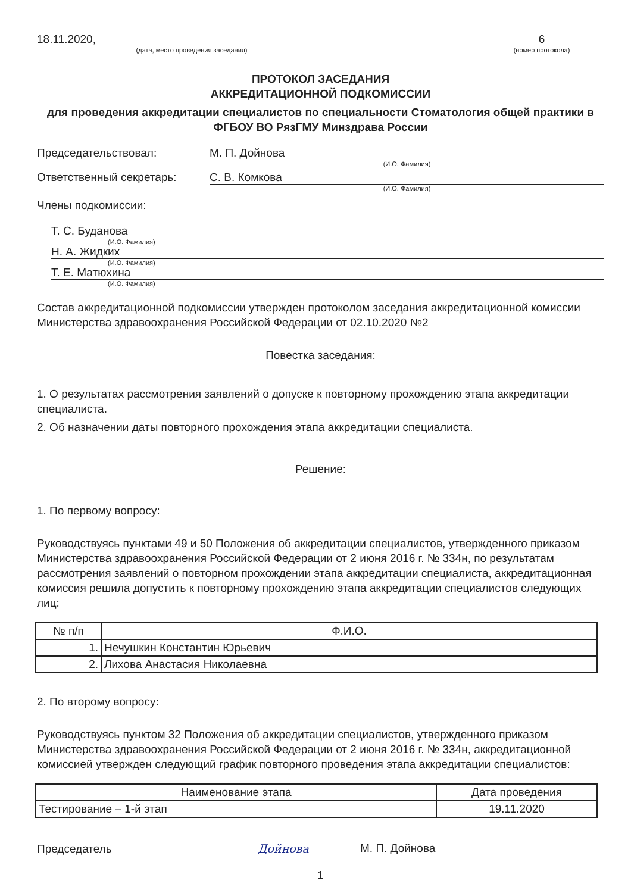18.11.2020,
(дата, место проведения заседания)
6
(номер протокола)
ПРОТОКОЛ ЗАСЕДАНИЯ
АККРЕДИТАЦИОННОЙ ПОДКОМИССИИ
для проведения аккредитации специалистов по специальности Стоматология общей практики в ФГБОУ ВО РязГМУ Минздрава России
Председательствовал: М. П. Дойнова
(И.О. Фамилия)
Ответственный секретарь: С. В. Комкова
(И.О. Фамилия)
Члены подкомиссии:
Т. С. Буданова
(И.О. Фамилия)
Н. А. Жидких
(И.О. Фамилия)
Т. Е. Матюхина
(И.О. Фамилия)
Состав аккредитационной подкомиссии утвержден протоколом заседания аккредитационной комиссии Министерства здравоохранения Российской Федерации от 02.10.2020 №2
Повестка заседания:
1. О результатах рассмотрения заявлений о допуске к повторному прохождению этапа аккредитации специалиста.
2. Об назначении даты повторного прохождения этапа аккредитации специалиста.
Решение:
1. По первому вопросу:
Руководствуясь пунктами 49 и 50 Положения об аккредитации специалистов, утвержденного приказом Министерства здравоохранения Российской Федерации от 2 июня 2016 г. № 334н, по результатам рассмотрения заявлений о повторном прохождении этапа аккредитации специалиста, аккредитационная комиссия решила допустить к повторному прохождению этапа аккредитации специалистов следующих лиц:
| № п/п | Ф.И.О. |
| --- | --- |
| 1. | Нечушкин Константин Юрьевич |
| 2. | Лихова Анастасия Николаевна |
2. По второму вопросу:
Руководствуясь пунктом 32 Положения об аккредитации специалистов, утвержденного приказом Министерства здравоохранения Российской Федерации от 2 июня 2016 г. № 334н, аккредитационной комиссией утвержден следующий график повторного проведения этапа аккредитации специалистов:
| Наименование этапа | Дата проведения |
| --- | --- |
| Тестирование – 1-й этап | 19.11.2020 |
Председатель
Дойнова
М. П. Дойнова
1